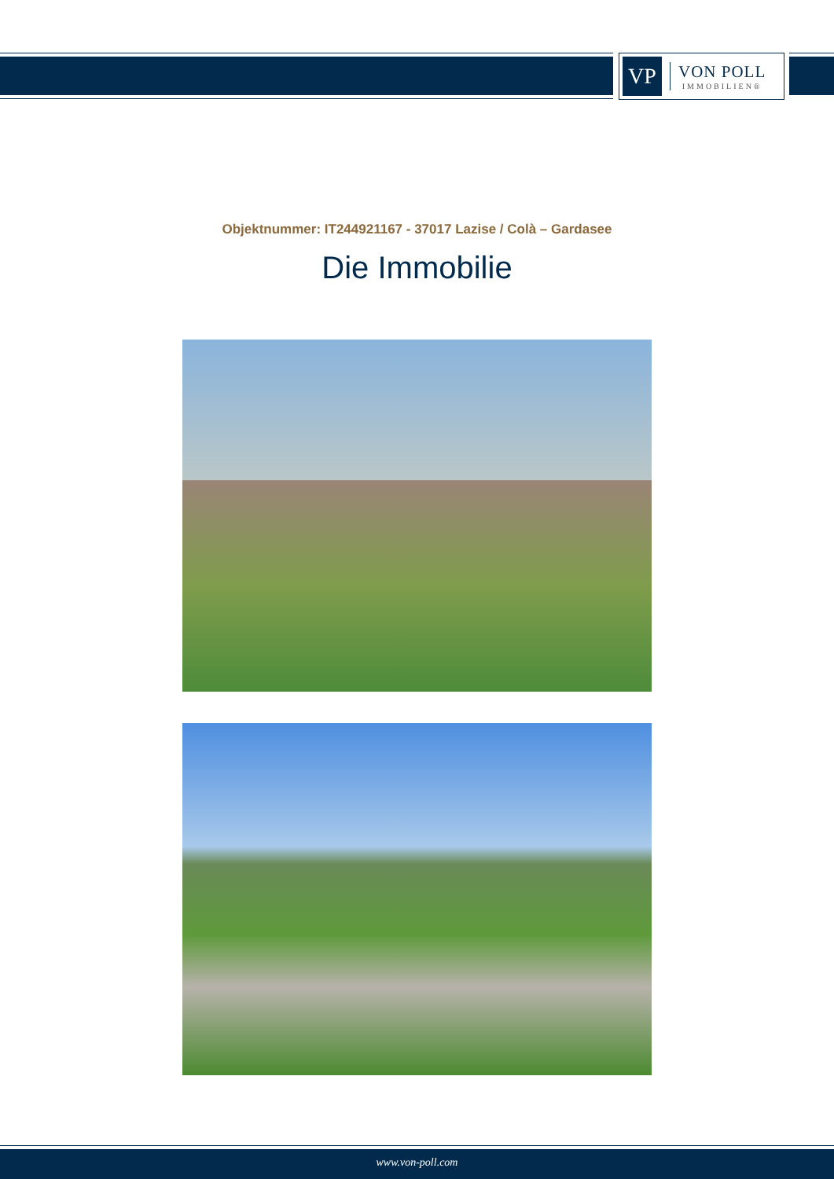VP
VON POLL
IMMOBILIEN®
Objektnummer: IT244921167 - 37017 Lazise / Colà – Gardasee
Die Immobilie
www.von-poll.com